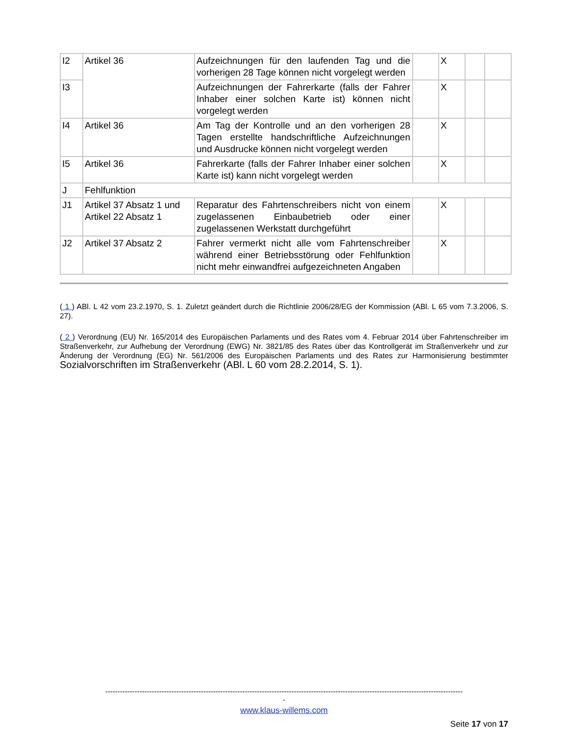| I2 | Artikel 36 | Aufzeichnungen für den laufenden Tag und die vorherigen 28 Tage können nicht vorgelegt werden | | X | | |
| I3 | | Aufzeichnungen der Fahrerkarte (falls der Fahrer Inhaber einer solchen Karte ist) können nicht vorgelegt werden | | X | | |
| I4 | Artikel 36 | Am Tag der Kontrolle und an den vorherigen 28 Tagen erstellte handschriftliche Aufzeichnungen und Ausdrucke können nicht vorgelegt werden | | X | | |
| I5 | Artikel 36 | Fahrerkarte (falls der Fahrer Inhaber einer solchen Karte ist) kann nicht vorgelegt werden | | X | | |
| J | Fehlfunktion | | | | | |
| J1 | Artikel 37 Absatz 1 und Artikel 22 Absatz 1 | Reparatur des Fahrtenschreibers nicht von einem zugelassenen Einbaubetrieb oder einer zugelassenen Werkstatt durchgeführt | | X | | |
| J2 | Artikel 37 Absatz 2 | Fahrer vermerkt nicht alle vom Fahrtenschreiber während einer Betriebsstörung oder Fehlfunktion nicht mehr einwandfrei aufgezeichneten Angaben | | X | | |
( 1 ) ABl. L 42 vom 23.2.1970, S. 1. Zuletzt geändert durch die Richtlinie 2006/28/EG der Kommission (ABl. L 65 vom 7.3.2006, S. 27).
( 2 ) Verordnung (EU) Nr. 165/2014 des Europäischen Parlaments und des Rates vom 4. Februar 2014 über Fahrtenschreiber im Straßenverkehr, zur Aufhebung der Verordnung (EWG) Nr. 3821/85 des Rates über das Kontrollgerät im Straßenverkehr und zur Änderung der Verordnung (EG) Nr. 561/2006 des Europäischen Parlaments und des Rates zur Harmonisierung bestimmter Sozialvorschriften im Straßenverkehr (ABl. L 60 vom 28.2.2014, S. 1).
--------------------------------------------------------------------------------------------------------------------------------------------------
-
www.klaus-willems.com
Seite 17 von 17